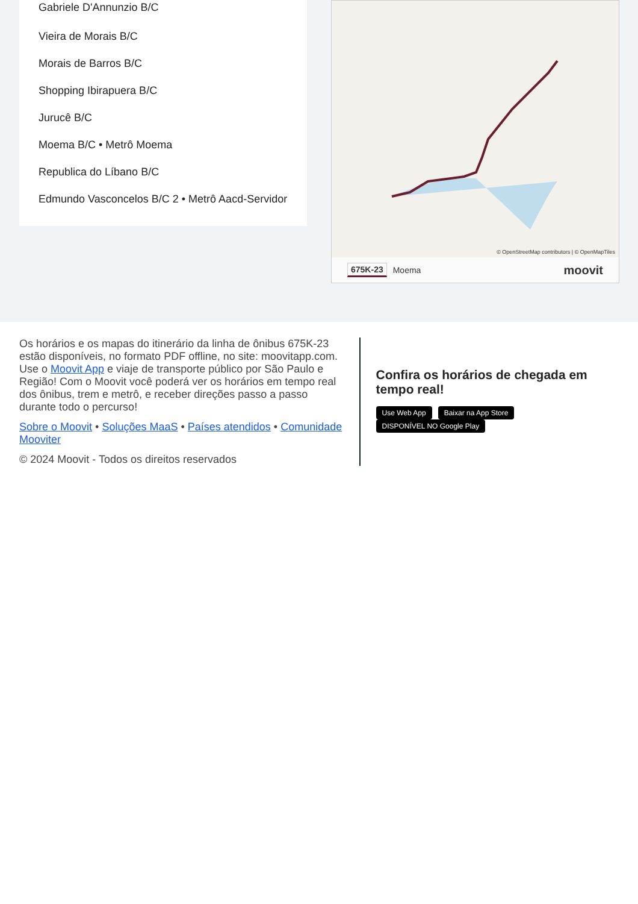Gabriele D'Annunzio B/C
Vieira de Morais B/C
Morais de Barros B/C
Shopping Ibirapuera B/C
Jurucê B/C
Moema B/C • Metrô Moema
Republica do Líbano B/C
Edmundo Vasconcelos B/C 2 • Metrô Aacd-Servidor
© OpenStreetMap contributors | © OpenMapTiles
675K-23 Moema moovit
Os horários e os mapas do itinerário da linha de ônibus 675K-23 estão disponíveis, no formato PDF offline, no site: moovitapp.com. Use o Moovit App e viaje de transporte público por São Paulo e Região! Com o Moovit você poderá ver os horários em tempo real dos ônibus, trem e metrô, e receber direções passo a passo durante todo o percurso!
Sobre o Moovit • Soluções MaaS • Países atendidos • Comunidade Mooviter
© 2024 Moovit - Todos os direitos reservados
Confira os horários de chegada em tempo real!
Use Web App Baixar na App Store DISPONÍVEL NO Google Play